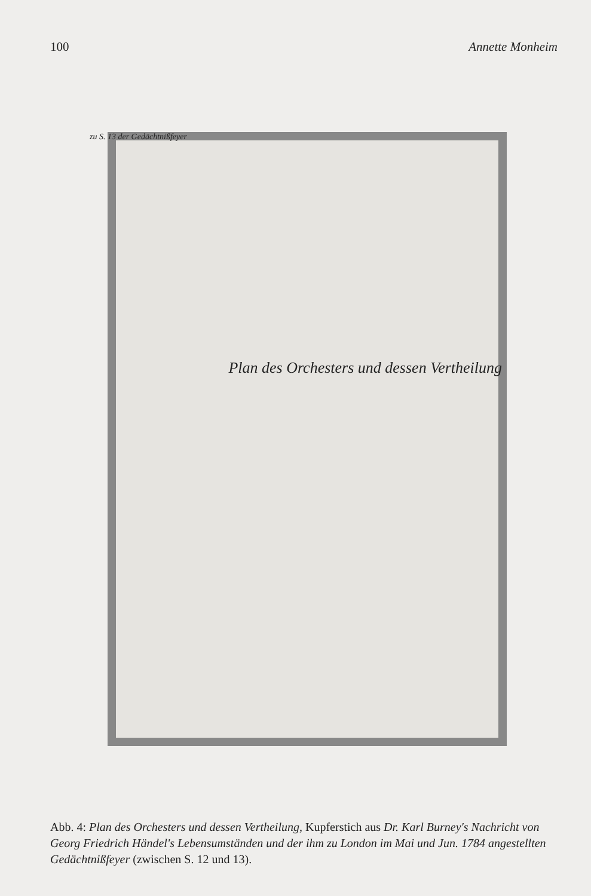100 Annette Monheim
zu S. 13 der Gedächtnißfeyer
Plan des Orchesters und dessen Vertheilung
Abb. 4: Plan des Orchesters und dessen Vertheilung, Kupferstich aus Dr. Karl Burney's Nachricht von Georg Friedrich Händel's Lebensumständen und der ihm zu London im Mai und Jun. 1784 angestellten Gedächtnißfeyer (zwischen S. 12 und 13).